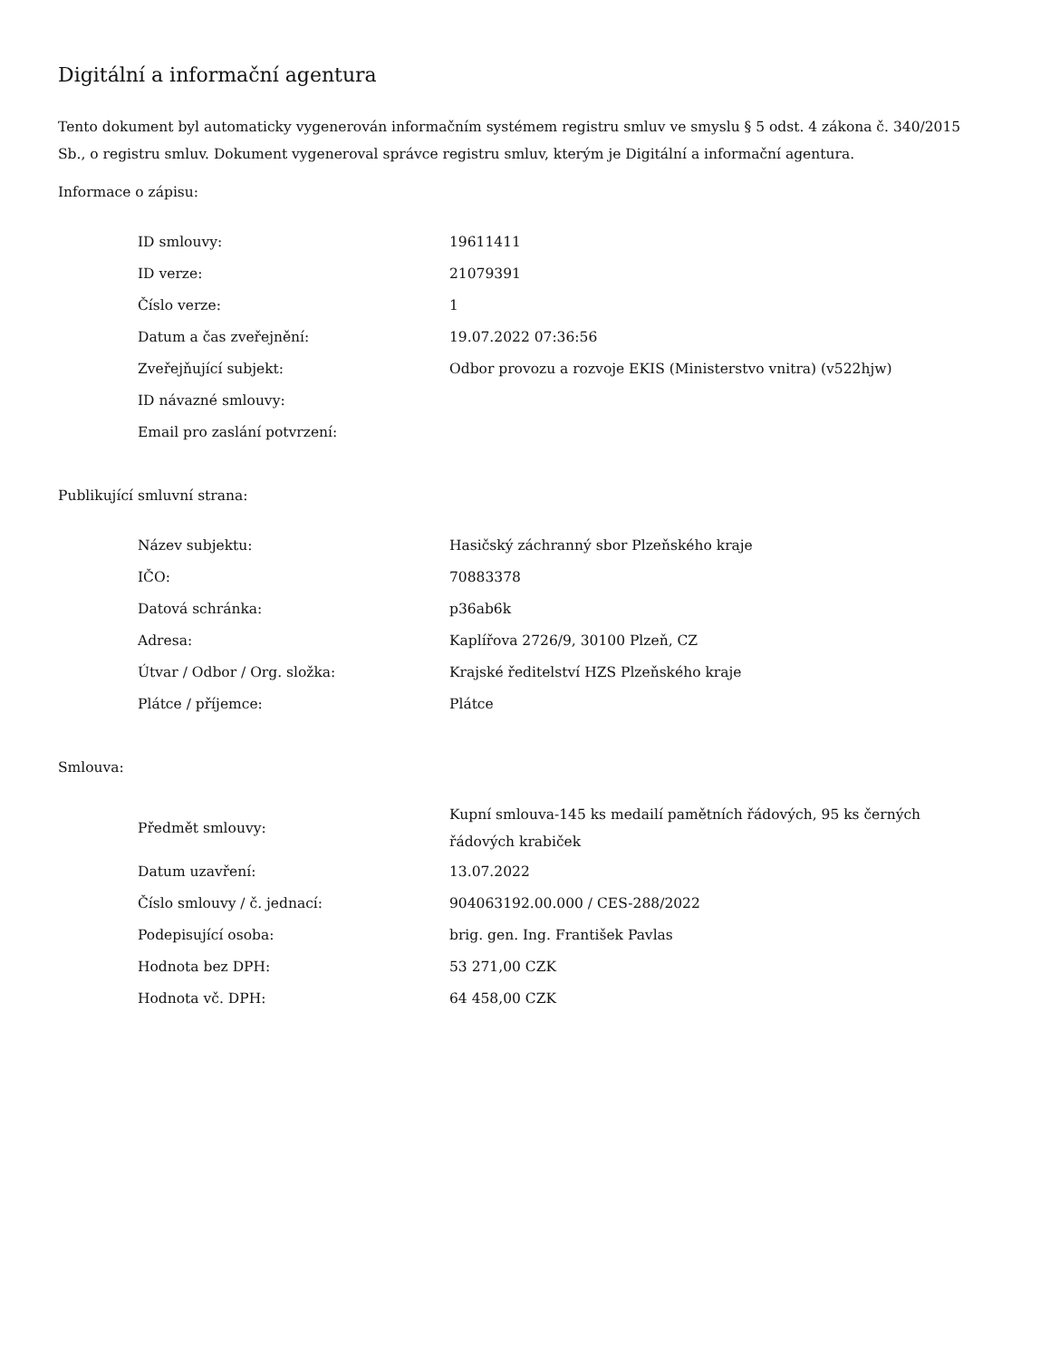Digitální a informační agentura
Tento dokument byl automaticky vygenerován informačním systémem registru smluv ve smyslu § 5 odst. 4 zákona č. 340/2015 Sb., o registru smluv. Dokument vygeneroval správce registru smluv, kterým je Digitální a informační agentura.
Informace o zápisu:
| ID smlouvy: | 19611411 |
| ID verze: | 21079391 |
| Číslo verze: | 1 |
| Datum a čas zveřejnění: | 19.07.2022 07:36:56 |
| Zveřejňující subjekt: | Odbor provozu a rozvoje EKIS (Ministerstvo vnitra) (v522hjw) |
| ID návazné smlouvy: | |
| Email pro zaslání potvrzení: | |
Publikující smluvní strana:
| Název subjektu: | Hasičský záchranný sbor Plzeňského kraje |
| IČO: | 70883378 |
| Datová schránka: | p36ab6k |
| Adresa: | Kaplířova 2726/9, 30100 Plzeň, CZ |
| Útvar / Odbor / Org. složka: | Krajské ředitelství HZS Plzeňského kraje |
| Plátce / příjemce: | Plátce |
Smlouva:
| Předmět smlouvy: | Kupní smlouva-145 ks medailí pamětních řádových, 95 ks černých řádových krabiček |
| Datum uzavření: | 13.07.2022 |
| Číslo smlouvy / č. jednací: | 904063192.00.000 / CES-288/2022 |
| Podepisující osoba: | brig. gen. Ing. František Pavlas |
| Hodnota bez DPH: | 53 271,00 CZK |
| Hodnota vč. DPH: | 64 458,00 CZK |